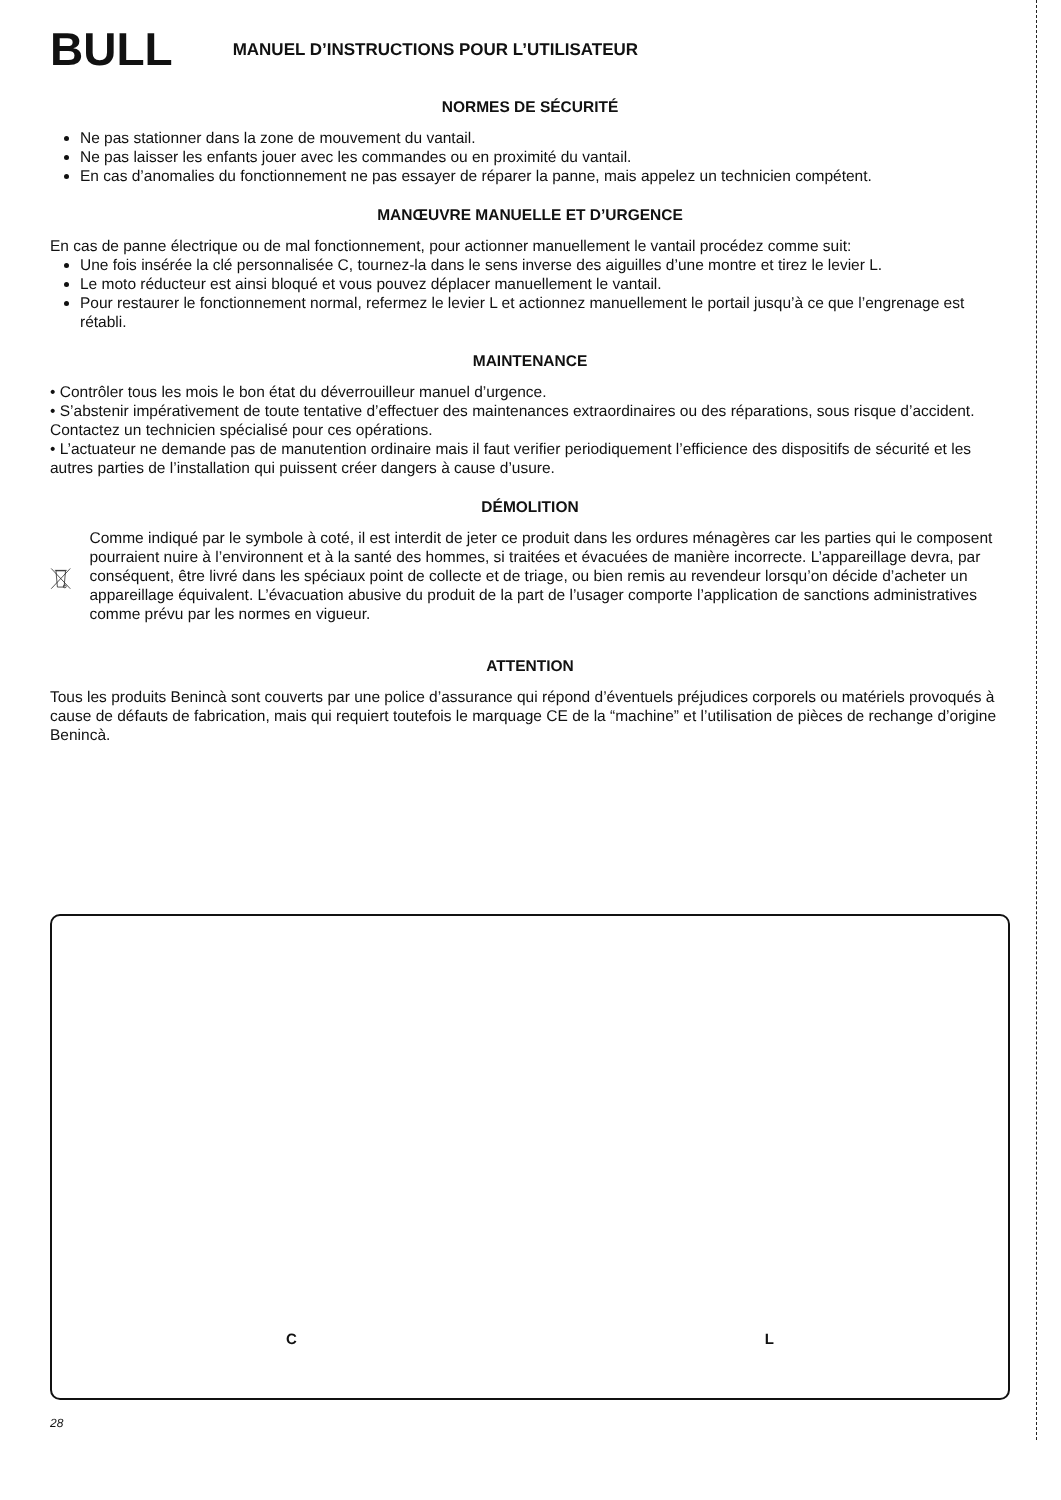BULL
MANUEL D’INSTRUCTIONS POUR L’UTILISATEUR
NORMES DE SÉCURITÉ
Ne pas stationner dans la zone de mouvement du vantail.
Ne pas laisser les enfants jouer avec les commandes ou en proximité du vantail.
En cas d’anomalies du fonctionnement ne pas essayer de réparer la panne, mais appelez un technicien compétent.
MANŒUVRE MANUELLE ET D’URGENCE
En cas de panne électrique ou de mal fonctionnement, pour actionner manuellement le vantail procédez comme suit:
Une fois insérée la clé personnalisée C, tournez-la dans le sens inverse des aiguilles d’une montre et tirez le levier L.
Le moto réducteur est ainsi bloqué et vous pouvez déplacer manuellement le vantail.
Pour restaurer le fonctionnement normal, refermez le levier L et actionnez manuellement le portail jusqu’à ce que l’engrenage est rétabli.
MAINTENANCE
• Contrôler tous les mois le bon état du déverrouilleur manuel d’urgence.
• S’abstenir impérativement de toute tentative d’effectuer des maintenances extraordinaires ou des réparations, sous risque d’accident. Contactez un technicien spécialisé pour ces opérations.
• L’actuateur ne demande pas de manutention ordinaire mais il faut verifier periodiquement l’efficience des dispositifs de sécurité et les autres parties de l’installation qui puissent créer dangers à cause d’usure.
DÉMOLITION
Comme indiqué par le symbole à coté, il est interdit de jeter ce produit dans les ordures ménagères car les parties qui le composent pourraient nuire à l’environnent et à la santé des hommes, si traitées et évacuées de manière incorrecte. L’appareillage devra, par conséquent, être livré dans les spéciaux point de collecte et de triage, ou bien remis au revendeur lorsqu’on décide d’acheter un appareillage équivalent. L’évacuation abusive du produit de la part de l’usager comporte l’application de sanctions administratives comme prévu par les normes en vigueur.
ATTENTION
Tous les produits Benincà sont couverts par une police d’assurance qui répond d’éventuels préjudices corporels ou matériels provoqués à cause de défauts de fabrication, mais qui requiert toutefois le marquage CE de la “machine” et l’utilisation de pièces de rechange d’origine Benincà.
C L
28